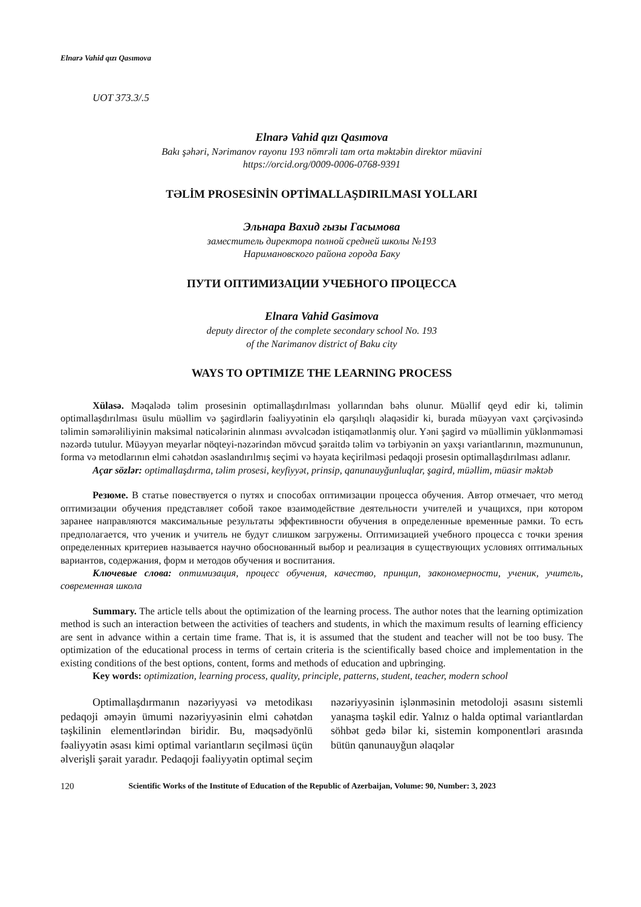Elnarə Vahid qızı Qasımova
UOT 373.3/.5
Elnarə Vahid qızı Qasımova
Bakı şəhəri, Nərimanov rayonu 193 nömrəli tam orta məktəbin direktor müavini
https://orcid.org/0009-0006-0768-9391
TƏLİM PROSESİNİN OPTİMALLAŞDIRILMASI YOLLARI
Эльнара Вахид гызы Гасымова
заместитель директора полной средней школы №193
Наримановского района города Баку
ПУТИ ОПТИМИЗАЦИИ УЧЕБНОГО ПРОЦЕССА
Elnara Vahid Gasimova
deputy director of the complete secondary school No. 193
of the Narimanov district of Baku city
WAYS TO OPTIMIZE THE LEARNING PROCESS
Xülasə. Məqalədə təlim prosesinin optimallaşdırılması yollarından bəhs olunur. Müəllif qeyd edir ki, təlimin optimallaşdırılması üsulu müəllim və şagirdlərin fəaliyyətinin elə qarşılıqlı əlaqəsidir ki, burada müəyyən vaxt çərçivəsində təlimin səmərəliliyinin maksimal nəticələrinin alınması əvvəlcədən istiqamətlənmiş olur. Yəni şagird və müəllimin yüklənməməsi nəzərdə tutulur. Müəyyən meyarlar nöqteyi-nəzərindən mövcud şəraitdə təlim və tərbiyənin ən yaxşı variantlarının, məzmununun, forma və metodlarının elmi cəhətdən əsaslandırılmış seçimi və həyata keçirilməsi pedaqoji prosesin optimallaşdırılması adlanır.
Açar sözlər: optimallaşdırma, təlim prosesi, keyfiyyət, prinsip, qanunauyğunluqlar, şagird, müəllim, müasir məktəb
Резюме. В статье повествуется о путях и способах оптимизации процесса обучения. Автор отмечает, что метод оптимизации обучения представляет собой такое взаимодействие деятельности учителей и учащихся, при котором заранее направляются максимальные результаты эффективности обучения в определенные временные рамки. То есть предполагается, что ученик и учитель не будут слишком загружены. Оптимизацией учебного процесса с точки зрения определенных критериев называется научно обоснованный выбор и реализация в существующих условиях оптимальных вариантов, содержания, форм и методов обучения и воспитания.
Ключевые слова: оптимизация, процесс обучения, качество, принцип, закономерности, ученик, учитель, современная школа
Summary. The article tells about the optimization of the learning process. The author notes that the learning optimization method is such an interaction between the activities of teachers and students, in which the maximum results of learning efficiency are sent in advance within a certain time frame. That is, it is assumed that the student and teacher will not be too busy. The optimization of the educational process in terms of certain criteria is the scientifically based choice and implementation in the existing conditions of the best options, content, forms and methods of education and upbringing.
Key words: optimization, learning process, quality, principle, patterns, student, teacher, modern school
Optimallaşdırmanın nəzəriyyəsi və metodikası pedaqoji əməyin ümumi nəzəriyyəsinin elmi cəhətdən təşkilinin elementlərindən biridir. Bu, məqsədyönlü fəaliyyətin əsası kimi optimal variantların seçilməsi üçün əlverişli şərait yaradır. Pedaqoji fəaliyyətin optimal seçim nəzəriyyəsinin işlənməsinin metodoloji əsasını sistemli yanaşma təşkil edir. Yalnız o halda optimal variantlardan söhbət gedə bilər ki, sistemin komponentləri arasında bütün qanunauyğun əlaqələr
120 Scientific Works of the Institute of Education of the Republic of Azerbaijan, Volume: 90, Number: 3, 2023